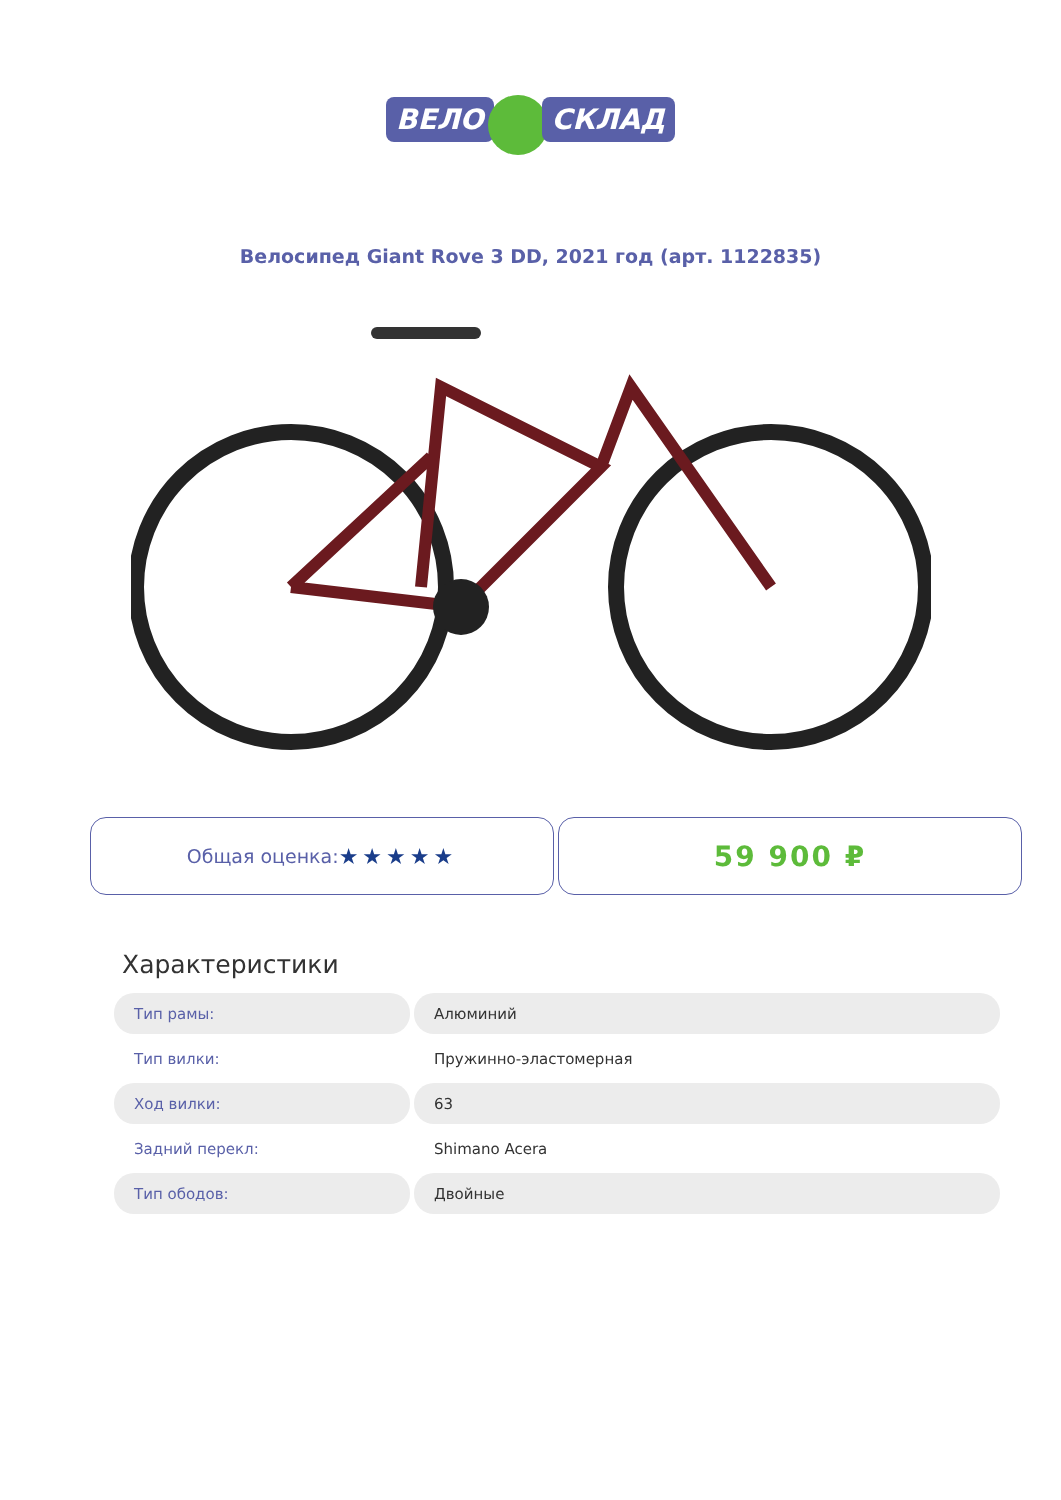ВЕЛО СКЛАД
Велосипед Giant Rove 3 DD, 2021 год (арт. 1122835)
Общая оценка: ★★★★★
59 900 ₽
Характеристики
| Тип рамы: | Алюминий |
| Тип вилки: | Пружинно-эластомерная |
| Ход вилки: | 63 |
| Задний перекл: | Shimano Acera |
| Тип ободов: | Двойные |